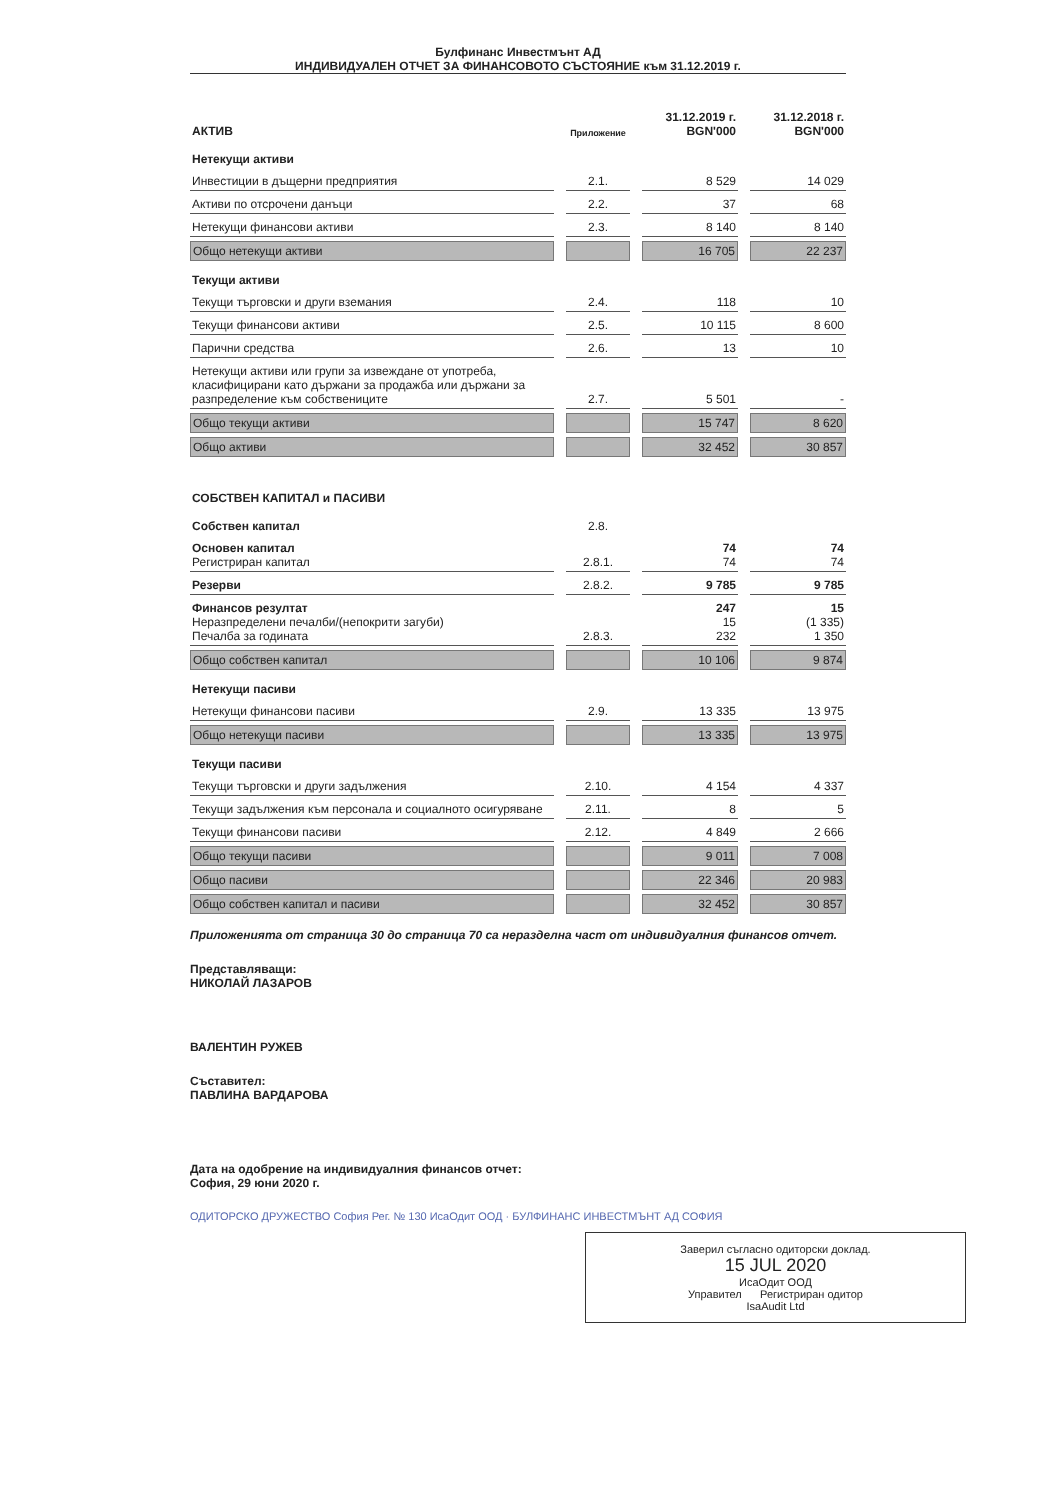Булфинанс Инвестмънт АД
ИНДИВИДУАЛЕН ОТЧЕТ ЗА ФИНАНСОВОТО СЪСТОЯНИЕ към 31.12.2019 г.
| АКТИВ | Приложение | 31.12.2019 г. BGN'000 | 31.12.2018 г. BGN'000 |
| --- | --- | --- | --- |
| Нетекущи активи | | | |
| Инвестиции в дъщерни предприятия | 2.1. | 8 529 | 14 029 |
| Активи по отсрочени данъци | 2.2. | 37 | 68 |
| Нетекущи финансови активи | 2.3. | 8 140 | 8 140 |
| Общо нетекущи активи | | 16 705 | 22 237 |
| Текущи активи | | | |
| Текущи търговски и други вземания | 2.4. | 118 | 10 |
| Текущи финансови активи | 2.5. | 10 115 | 8 600 |
| Парични средства | 2.6. | 13 | 10 |
| Нетекущи активи или групи за извеждане от употреба, класифицирани като държани за продажба или държани за разпределение към собствениците | 2.7. | 5 501 | - |
| Общо текущи активи | | 15 747 | 8 620 |
| Общо активи | | 32 452 | 30 857 |
| СОБСТВЕН КАПИТАЛ и ПАСИВИ | | | |
| Собствен капитал | 2.8. | | |
| Основен капитал Регистриран капитал | 2.8.1. | 74 74 | 74 74 |
| Резерви | 2.8.2. | 9 785 | 9 785 |
| Финансов резултат Неразпределени печалби/(непокрити загуби) Печалба за годината | 2.8.3. | 247 15 232 | 15 (1 335) 1 350 |
| Общо собствен капитал | | 10 106 | 9 874 |
| Нетекущи пасиви | | | |
| Нетекущи финансови пасиви | 2.9. | 13 335 | 13 975 |
| Общо нетекущи пасиви | | 13 335 | 13 975 |
| Текущи пасиви | | | |
| Текущи търговски и други задължения | 2.10. | 4 154 | 4 337 |
| Текущи задължения към персонала и социалното осигуряване | 2.11. | 8 | 5 |
| Текущи финансови пасиви | 2.12. | 4 849 | 2 666 |
| Общо текущи пасиви | | 9 011 | 7 008 |
| Общо пасиви | | 22 346 | 20 983 |
| Общо собствен капитал и пасиви | | 32 452 | 30 857 |
Приложенията от страница 30 до страница 70 са неразделна част от индивидуалния финансов отчет.
Представляващи:
НИКОЛАЙ ЛАЗАРОВ
ВАЛЕНТИН РУЖЕВ
Съставител:
ПАВЛИНА ВАРДАРОВА
Дата на одобрение на индивидуалния финансов отчет:
София, 29 юни 2020 г.
ОДИТОРСКО ДРУЖЕСТВО София Рег. № 130 ИсаОдит ООД · БУЛФИНАНС ИНВЕСТМЪНТ АД СОФИЯ
Заверил съгласно одиторски доклад.
15 JUL 2020
ИсаОдит ООД
Управител Регистриран одитор
IsaAudit Ltd